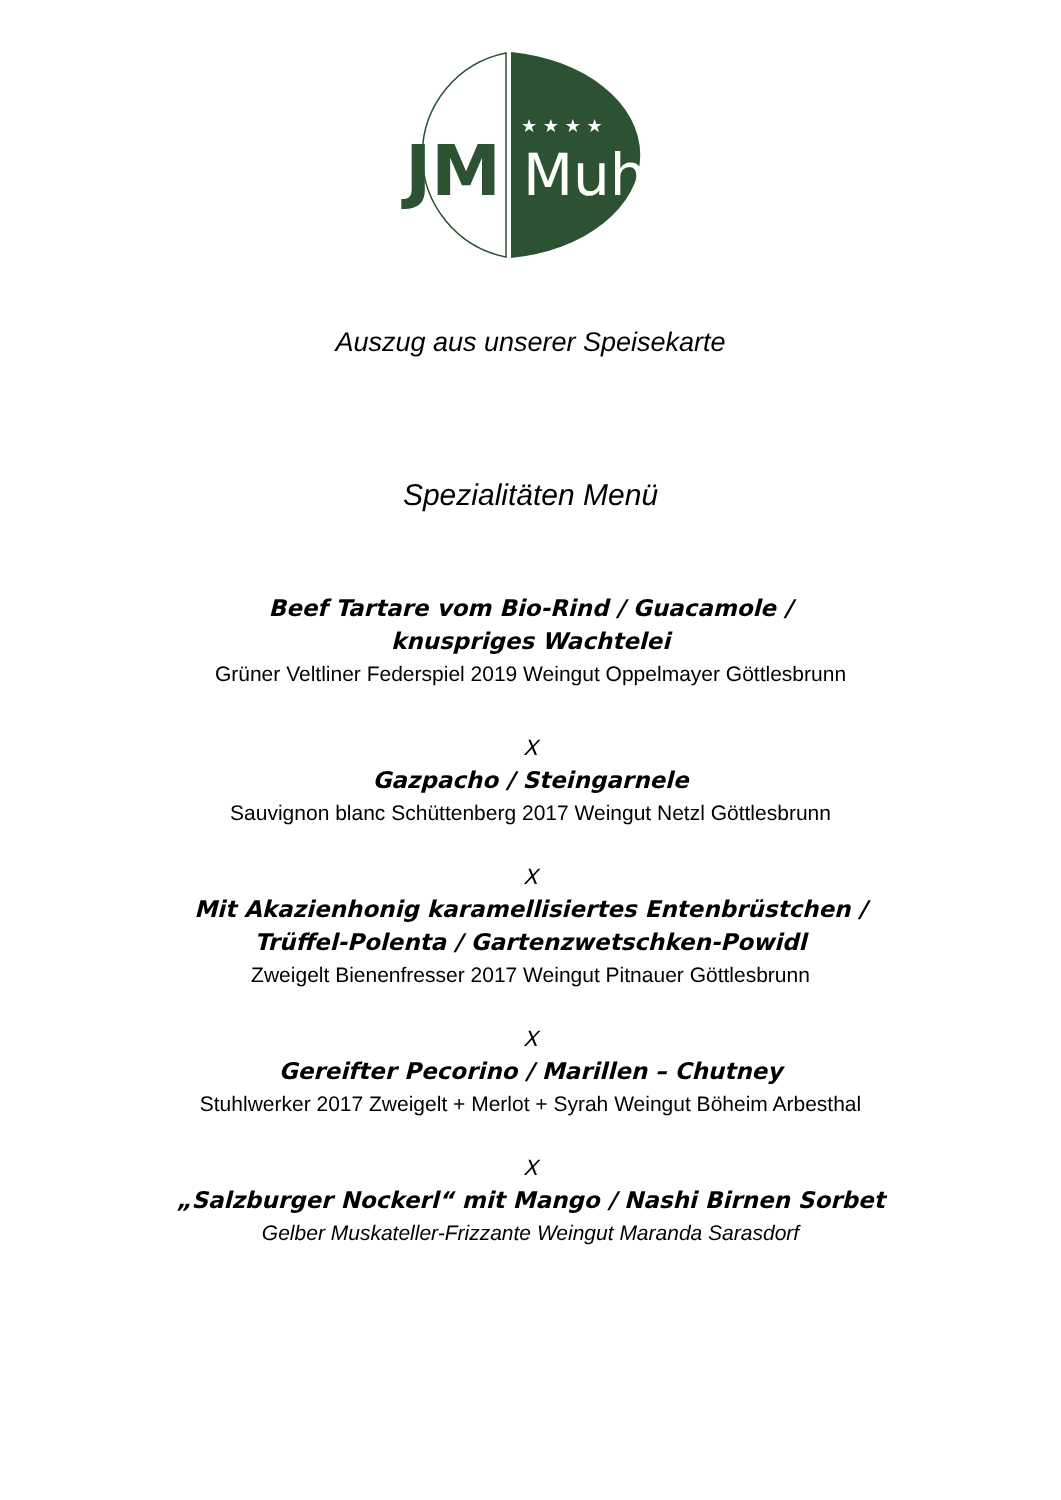JM
★ ★ ★ ★
Muhr
Auszug aus unserer Speisekarte
Spezialitäten Menü
Beef Tartare vom Bio-Rind / Guacamole /
knuspriges Wachtelei
Grüner Veltliner Federspiel 2019 Weingut Oppelmayer Göttlesbrunn
X
Gazpacho / Steingarnele
Sauvignon blanc Schüttenberg 2017 Weingut Netzl Göttlesbrunn
X
Mit Akazienhonig karamellisiertes Entenbrüstchen /
Trüffel-Polenta / Gartenzwetschken-Powidl
Zweigelt Bienenfresser 2017 Weingut Pitnauer Göttlesbrunn
X
Gereifter Pecorino / Marillen – Chutney
Stuhlwerker 2017 Zweigelt + Merlot + Syrah Weingut Böheim Arbesthal
X
„Salzburger Nockerl“ mit Mango / Nashi Birnen Sorbet
Gelber Muskateller-Frizzante Weingut Maranda Sarasdorf